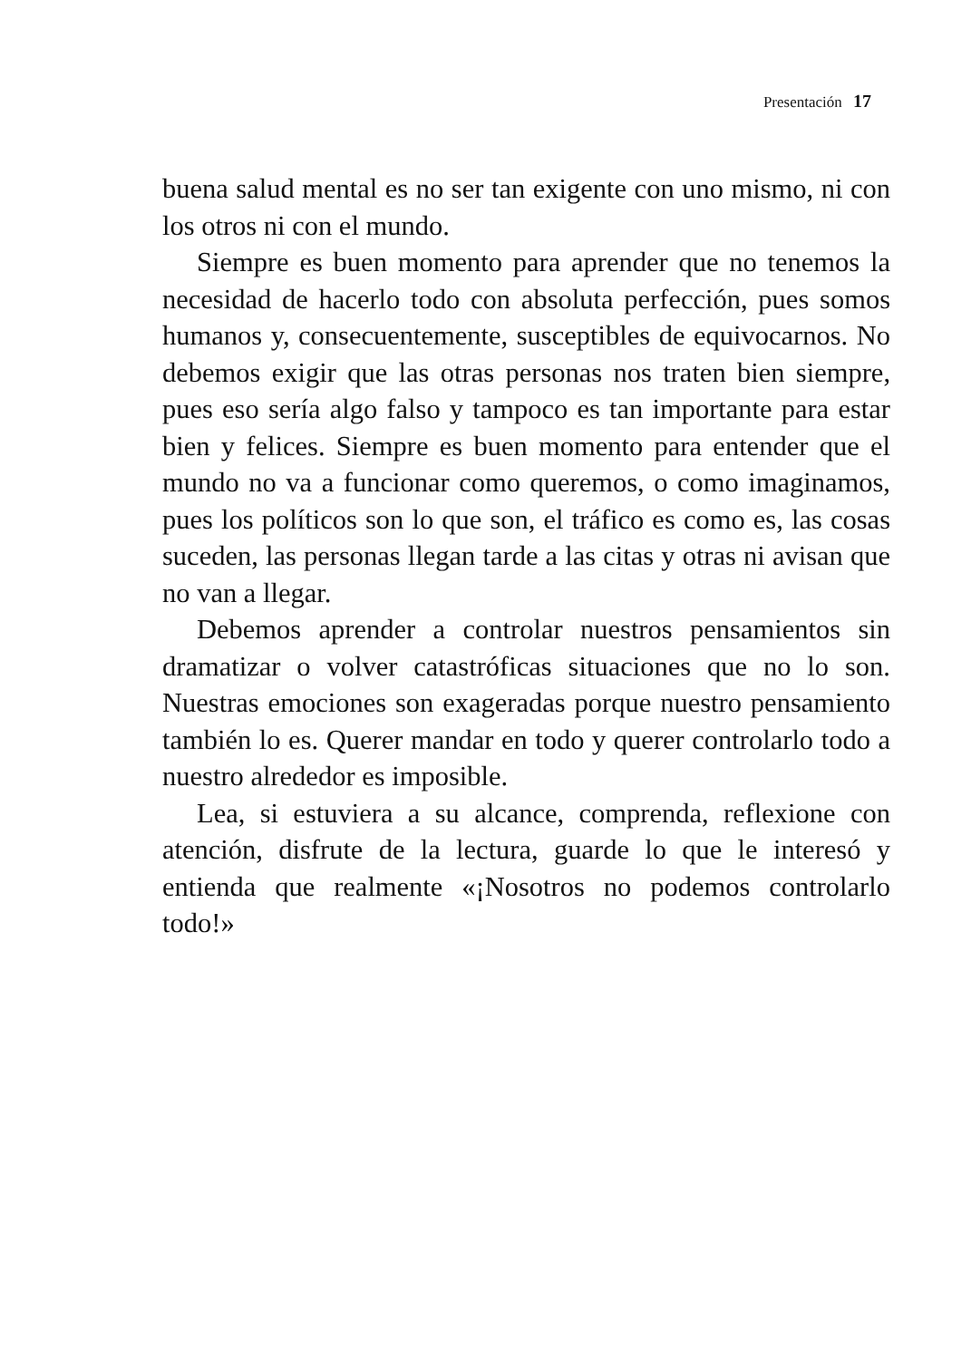Presentación 17
buena salud mental es no ser tan exigente con uno mismo, ni con los otros ni con el mundo.
Siempre es buen momento para aprender que no tenemos la necesidad de hacerlo todo con absoluta perfección, pues somos humanos y, consecuentemente, susceptibles de equivocarnos. No debemos exigir que las otras personas nos traten bien siempre, pues eso sería algo falso y tampoco es tan importante para estar bien y felices. Siempre es buen momento para entender que el mundo no va a funcionar como queremos, o como imaginamos, pues los políticos son lo que son, el tráfico es como es, las cosas suceden, las personas llegan tarde a las citas y otras ni avisan que no van a llegar.
Debemos aprender a controlar nuestros pensamientos sin dramatizar o volver catastróficas situaciones que no lo son. Nuestras emociones son exageradas porque nuestro pensamiento también lo es. Querer mandar en todo y querer controlarlo todo a nuestro alrededor es imposible.
Lea, si estuviera a su alcance, comprenda, reflexione con atención, disfrute de la lectura, guarde lo que le interesó y entienda que realmente «¡Nosotros no podemos controlarlo todo!»